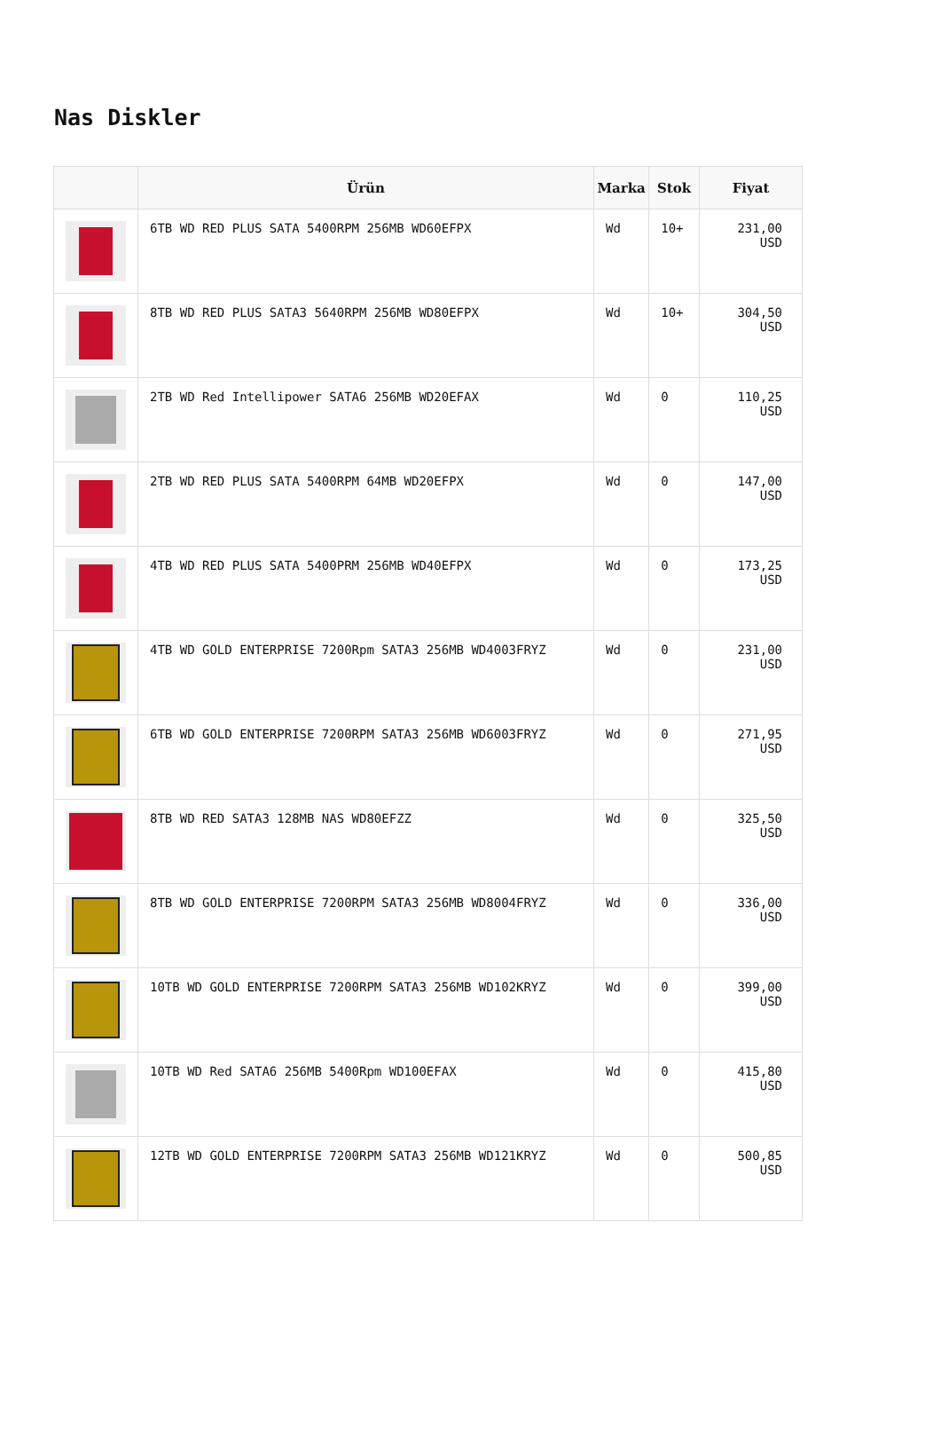Nas Diskler
| | Ürün | Marka | Stok | Fiyat |
| --- | --- | --- | --- | --- |
| | 6TB WD RED PLUS SATA 5400RPM 256MB WD60EFPX | Wd | 10+ | 231,00 USD |
| | 8TB WD RED PLUS SATA3 5640RPM 256MB WD80EFPX | Wd | 10+ | 304,50 USD |
| | 2TB WD Red Intellipower SATA6 256MB WD20EFAX | Wd | 0 | 110,25 USD |
| | 2TB WD RED PLUS SATA 5400RPM 64MB WD20EFPX | Wd | 0 | 147,00 USD |
| | 4TB WD RED PLUS SATA 5400PRM 256MB WD40EFPX | Wd | 0 | 173,25 USD |
| | 4TB WD GOLD ENTERPRISE 7200Rpm SATA3 256MB WD4003FRYZ | Wd | 0 | 231,00 USD |
| | 6TB WD GOLD ENTERPRISE 7200RPM SATA3 256MB WD6003FRYZ | Wd | 0 | 271,95 USD |
| | 8TB WD RED SATA3 128MB NAS WD80EFZZ | Wd | 0 | 325,50 USD |
| | 8TB WD GOLD ENTERPRISE 7200RPM SATA3 256MB WD8004FRYZ | Wd | 0 | 336,00 USD |
| | 10TB WD GOLD ENTERPRISE 7200RPM SATA3 256MB WD102KRYZ | Wd | 0 | 399,00 USD |
| | 10TB WD Red SATA6 256MB 5400Rpm WD100EFAX | Wd | 0 | 415,80 USD |
| | 12TB WD GOLD ENTERPRISE 7200RPM SATA3 256MB WD121KRYZ | Wd | 0 | 500,85 USD |